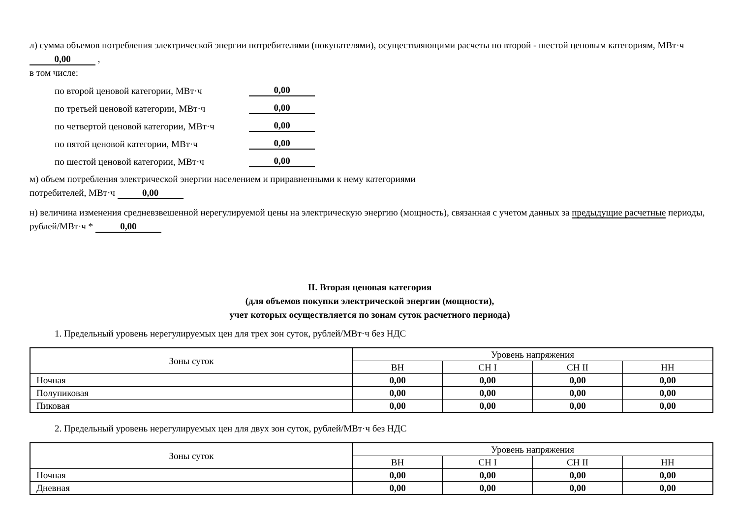л) сумма объемов потребления электрической энергии потребителями (покупателями), осуществляющими расчеты по второй - шестой ценовым категориям, МВт·ч 0,00 ,
в том числе:
по второй ценовой категории, МВт·ч 0,00
по третьей ценовой категории, МВт·ч 0,00
по четвертой ценовой категории, МВт·ч 0,00
по пятой ценовой категории, МВт·ч 0,00
по шестой ценовой категории, МВт·ч 0,00
м) объем потребления электрической энергии населением и приравненными к нему категориями
потребителей, МВт·ч 0,00
н) величина изменения средневзвешенной нерегулируемой цены на электрическую энергию (мощность), связанная с учетом данных за предыдущие расчетные периоды, рублей/МВт·ч * 0,00
II. Вторая ценовая категория
(для объемов покупки электрической энергии (мощности),
учет которых осуществляется по зонам суток расчетного периода)
1. Предельный уровень нерегулируемых цен для трех зон суток, рублей/МВт·ч без НДС
| Зоны суток | Уровень напряжения | | | |
| --- | --- | --- | --- | --- |
| | ВН | СН I | СН II | НН |
| Ночная | 0,00 | 0,00 | 0,00 | 0,00 |
| Полупиковая | 0,00 | 0,00 | 0,00 | 0,00 |
| Пиковая | 0,00 | 0,00 | 0,00 | 0,00 |
2. Предельный уровень нерегулируемых цен для двух зон суток, рублей/МВт·ч без НДС
| Зоны суток | Уровень напряжения | | | |
| --- | --- | --- | --- | --- |
| | ВН | СН I | СН II | НН |
| Ночная | 0,00 | 0,00 | 0,00 | 0,00 |
| Дневная | 0,00 | 0,00 | 0,00 | 0,00 |